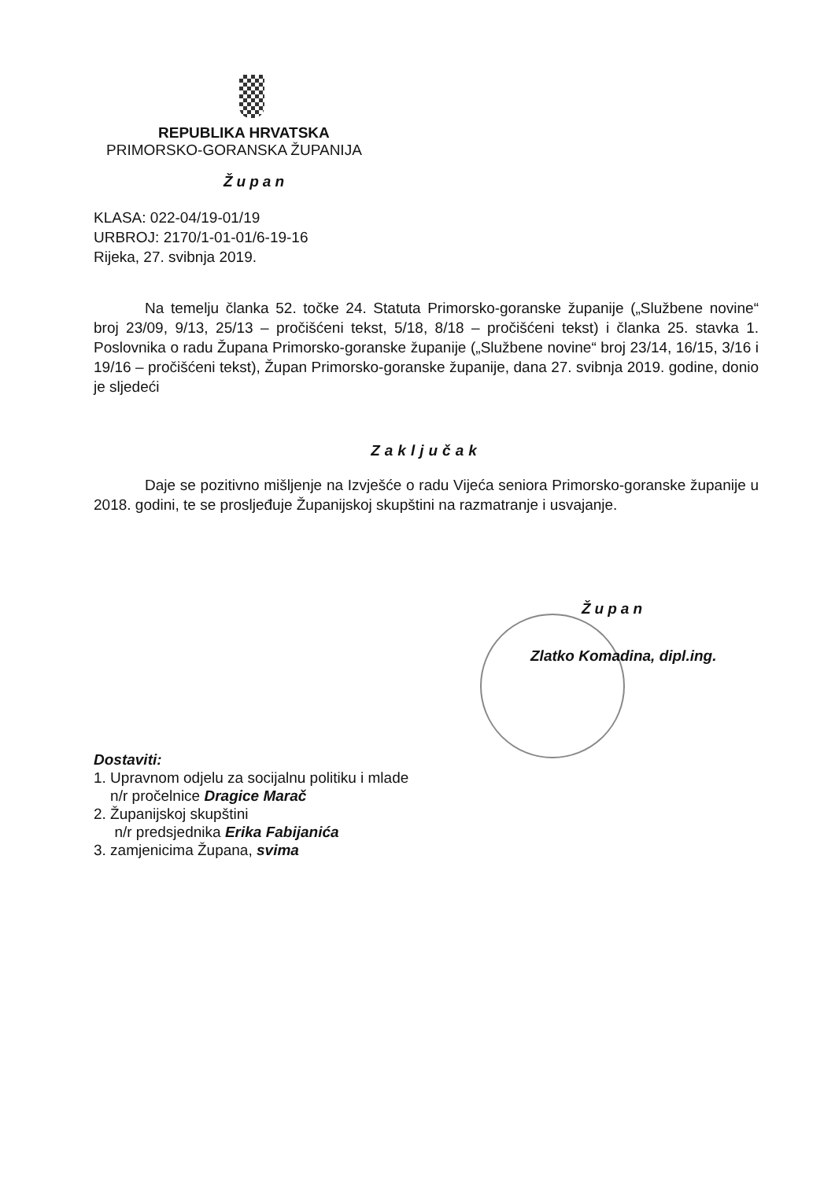REPUBLIKA HRVATSKA
PRIMORSKO-GORANSKA ŽUPANIJA
Župan
KLASA: 022-04/19-01/19
URBROJ: 2170/1-01-01/6-19-16
Rijeka, 27. svibnja 2019.
Na temelju članka 52. točke 24. Statuta Primorsko-goranske županije („Službene novine“ broj 23/09, 9/13, 25/13 – pročišćeni tekst, 5/18, 8/18 – pročišćeni tekst) i članka 25. stavka 1. Poslovnika o radu Župana Primorsko-goranske županije („Službene novine“ broj 23/14, 16/15, 3/16 i 19/16 – pročišćeni tekst), Župan Primorsko-goranske županije, dana 27. svibnja 2019. godine, donio je sljedeći
Zaključak
Daje se pozitivno mišljenje na Izvješće o radu Vijeća seniora Primorsko-goranske županije u 2018. godini, te se prosljeđuje Županijskoj skupštini na razmatranje i usvajanje.
Župan
Zlatko Komadina, dipl.ing.
Dostaviti:
1. Upravnom odjelu za socijalnu politiku i mlade
n/r pročelnice Dragice Marač
2. Županijskoj skupštini
n/r predsjednika Erika Fabijanića
3. zamjenicima Župana, svima